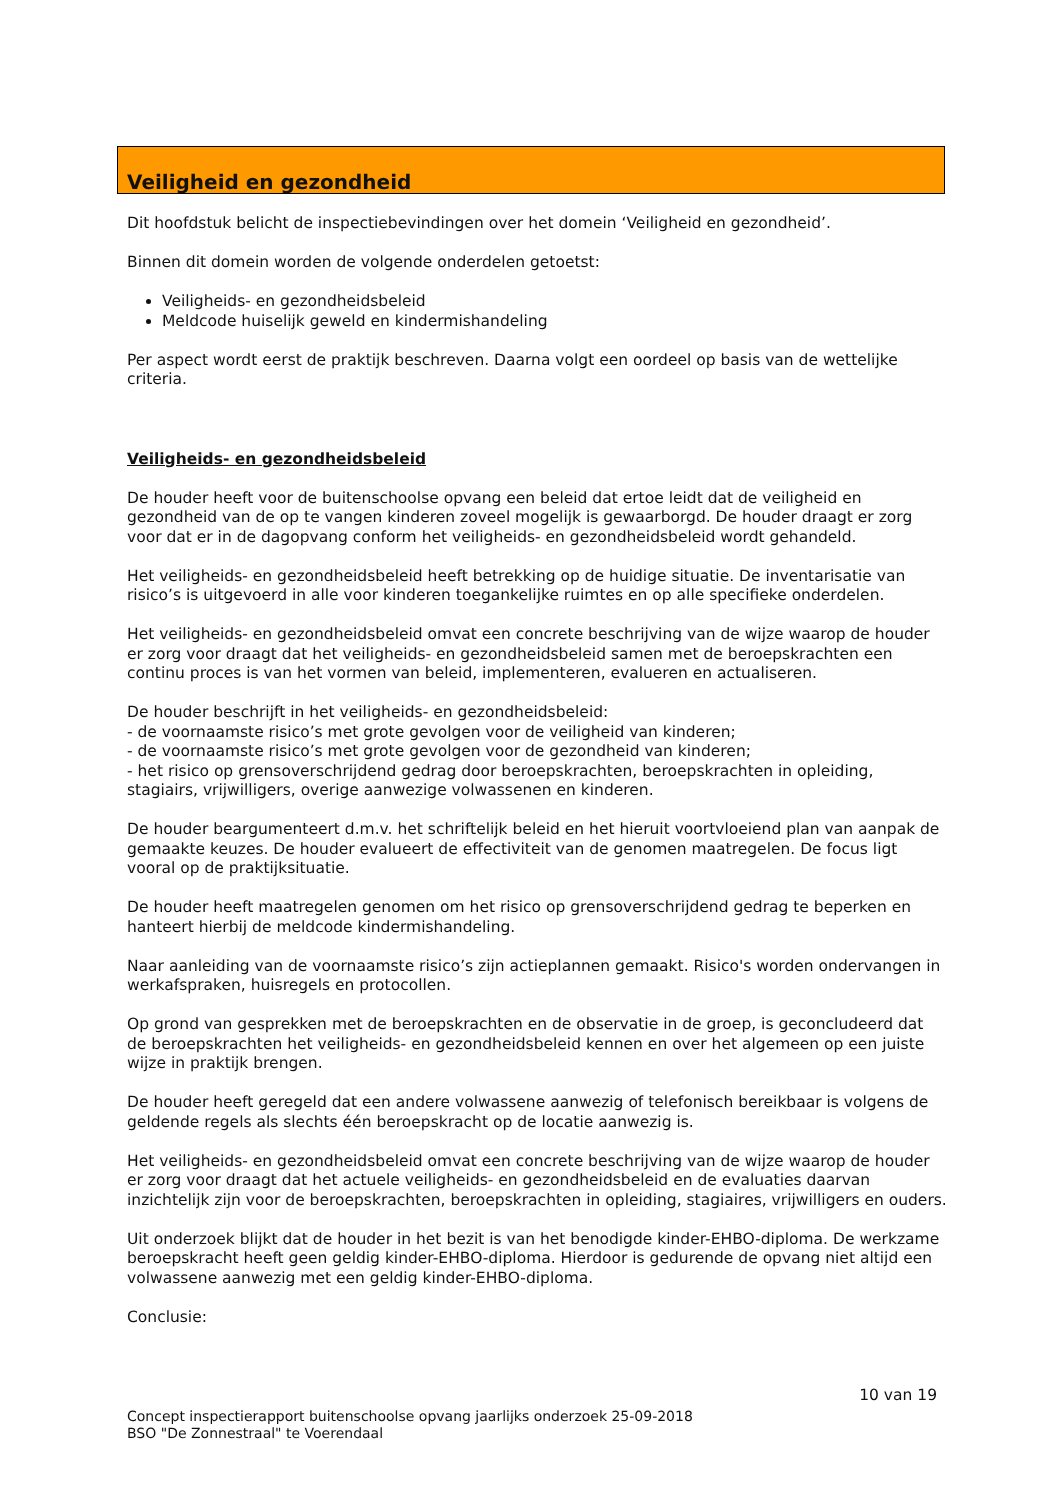Veiligheid en gezondheid
Dit hoofdstuk belicht de inspectiebevindingen over het domein ‘Veiligheid en gezondheid’.
Binnen dit domein worden de volgende onderdelen getoetst:
Veiligheids- en gezondheidsbeleid
Meldcode huiselijk geweld en kindermishandeling
Per aspect wordt eerst de praktijk beschreven. Daarna volgt een oordeel op basis van de wettelijke criteria.
Veiligheids- en gezondheidsbeleid
De houder heeft voor de buitenschoolse opvang een beleid dat ertoe leidt dat de veiligheid en gezondheid van de op te vangen kinderen zoveel mogelijk is gewaarborgd. De houder draagt er zorg voor dat er in de dagopvang conform het veiligheids- en gezondheidsbeleid wordt gehandeld.
Het veiligheids- en gezondheidsbeleid heeft betrekking op de huidige situatie. De inventarisatie van risico’s is uitgevoerd in alle voor kinderen toegankelijke ruimtes en op alle specifieke onderdelen.
Het veiligheids- en gezondheidsbeleid omvat een concrete beschrijving van de wijze waarop de houder er zorg voor draagt dat het veiligheids- en gezondheidsbeleid samen met de beroepskrachten een continu proces is van het vormen van beleid, implementeren, evalueren en actualiseren.
De houder beschrijft in het veiligheids- en gezondheidsbeleid:
- de voornaamste risico’s met grote gevolgen voor de veiligheid van kinderen;
- de voornaamste risico’s met grote gevolgen voor de gezondheid van kinderen;
- het risico op grensoverschrijdend gedrag door beroepskrachten, beroepskrachten in opleiding, stagiairs, vrijwilligers, overige aanwezige volwassenen en kinderen.
De houder beargumenteert d.m.v. het schriftelijk beleid en het hieruit voortvloeiend plan van aanpak de gemaakte keuzes. De houder evalueert de effectiviteit van de genomen maatregelen. De focus ligt vooral op de praktijksituatie.
De houder heeft maatregelen genomen om het risico op grensoverschrijdend gedrag te beperken en hanteert hierbij de meldcode kindermishandeling.
Naar aanleiding van de voornaamste risico’s zijn actieplannen gemaakt. Risico's worden ondervangen in werkafspraken, huisregels en protocollen.
Op grond van gesprekken met de beroepskrachten en de observatie in de groep, is geconcludeerd dat de beroepskrachten het veiligheids- en gezondheidsbeleid kennen en over het algemeen op een juiste wijze in praktijk brengen.
De houder heeft geregeld dat een andere volwassene aanwezig of telefonisch bereikbaar is volgens de geldende regels als slechts één beroepskracht op de locatie aanwezig is.
Het veiligheids- en gezondheidsbeleid omvat een concrete beschrijving van de wijze waarop de houder er zorg voor draagt dat het actuele veiligheids- en gezondheidsbeleid en de evaluaties daarvan inzichtelijk zijn voor de beroepskrachten, beroepskrachten in opleiding, stagiaires, vrijwilligers en ouders.
Uit onderzoek blijkt dat de houder in het bezit is van het benodigde kinder-EHBO-diploma. De werkzame beroepskracht heeft geen geldig kinder-EHBO-diploma. Hierdoor is gedurende de opvang niet altijd een volwassene aanwezig met een geldig kinder-EHBO-diploma.
Conclusie:
10 van 19
Concept inspectierapport buitenschoolse opvang jaarlijks onderzoek 25-09-2018
BSO "De Zonnestraal" te Voerendaal